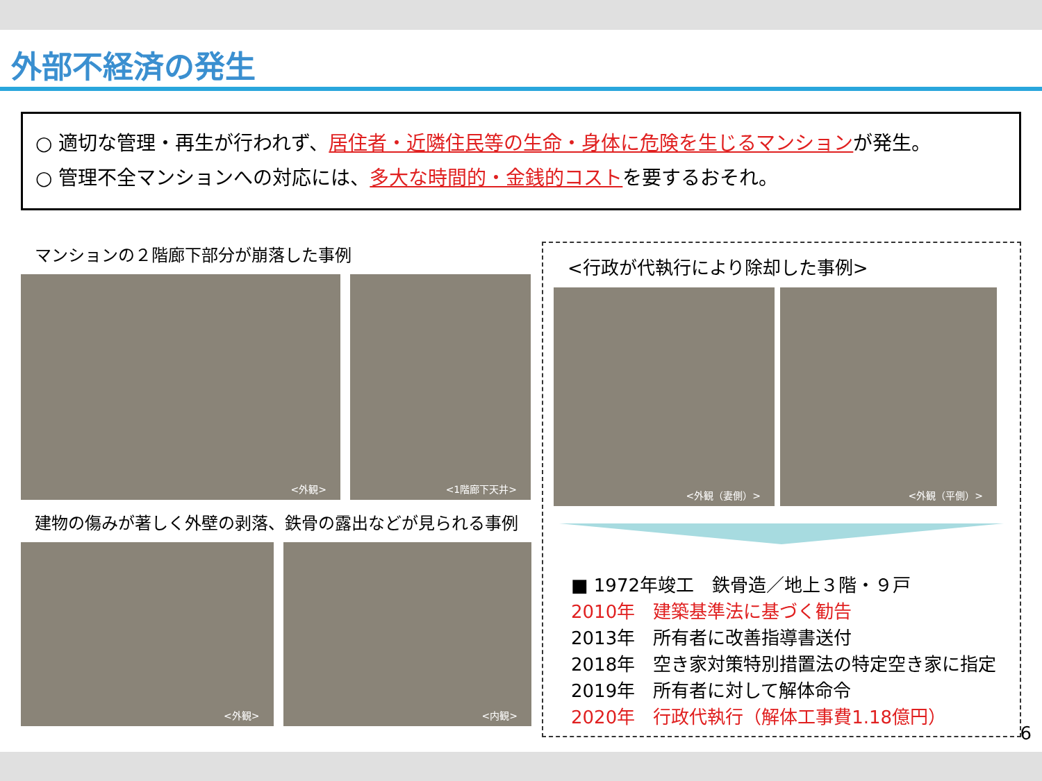外部不経済の発生
○ 適切な管理・再生が行われず、居住者・近隣住民等の生命・身体に危険を生じるマンションが発生。
○ 管理不全マンションへの対応には、多大な時間的・金銭的コストを要するおそれ。
マンションの２階廊下部分が崩落した事例
<外観> <1階廊下天井>
建物の傷みが著しく外壁の剥落、鉄骨の露出などが見られる事例
<外観> <内観>
<行政が代執行により除却した事例>
<外観（妻側）> <外観（平側）>
■ 1972年竣工　鉄骨造／地上３階・９戸
2010年　建築基準法に基づく勧告
2013年　所有者に改善指導書送付
2018年　空き家対策特別措置法の特定空き家に指定
2019年　所有者に対して解体命令
2020年　行政代執行（解体工事費1.18億円）
6